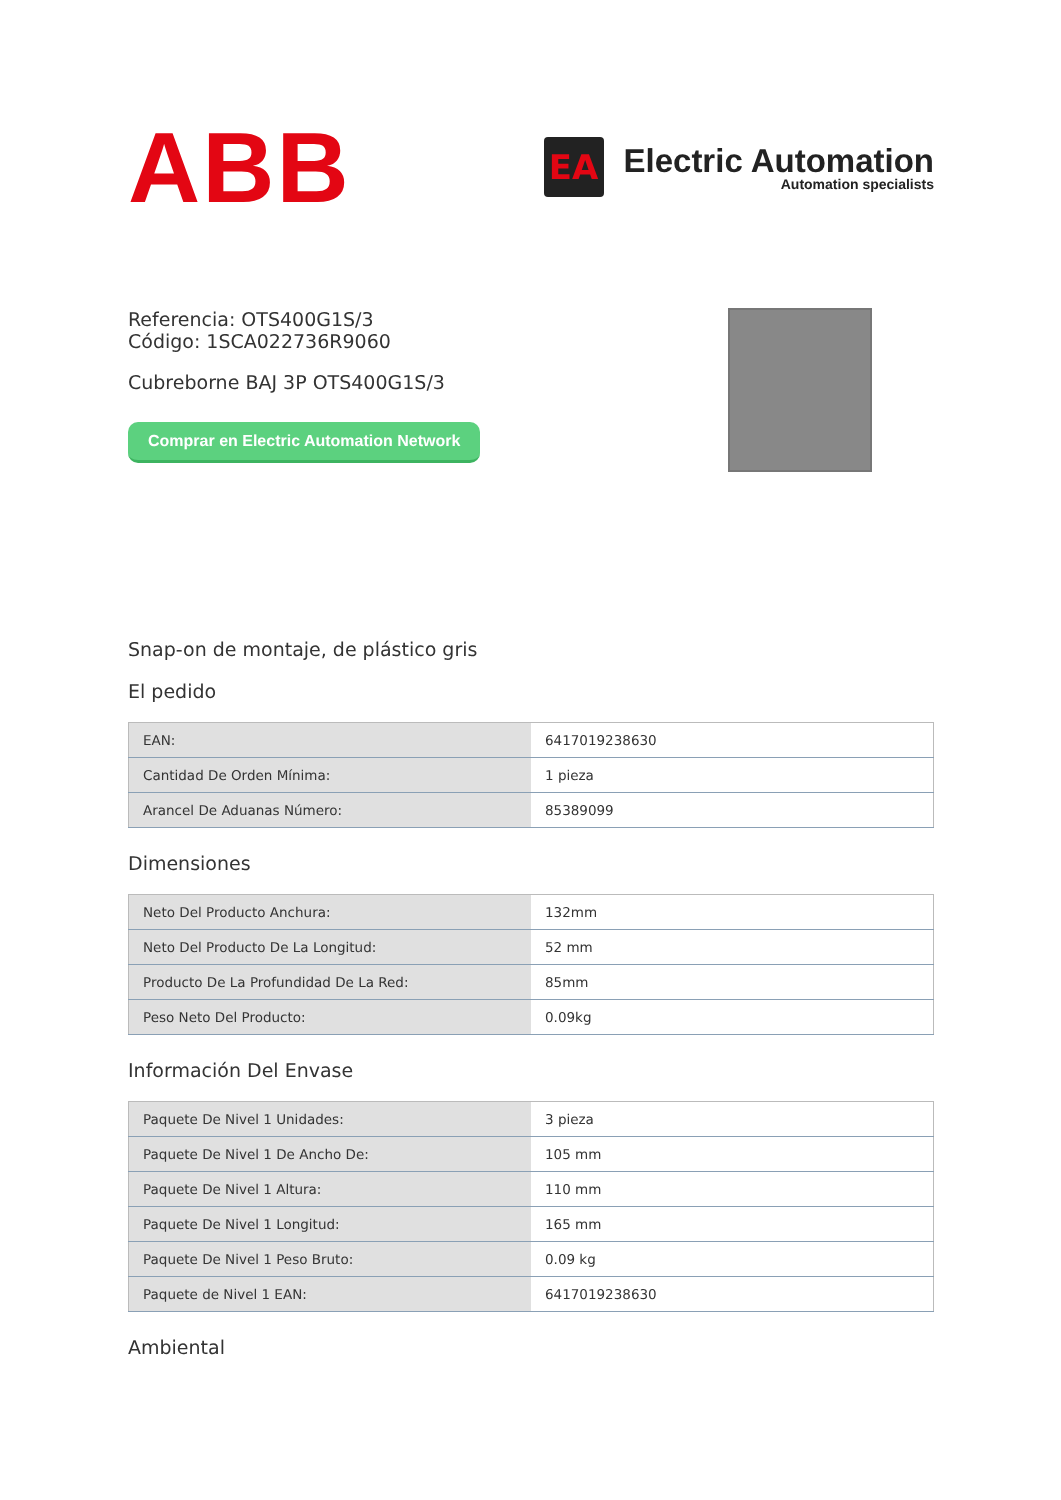ABB
EA
Electric Automation
Automation specialists
Referencia: OTS400G1S/3
Código: 1SCA022736R9060
Cubreborne BAJ 3P OTS400G1S/3
Comprar en Electric Automation Network
Snap-on de montaje, de plástico gris
El pedido
| EAN: | 6417019238630 |
| Cantidad De Orden Mínima: | 1 pieza |
| Arancel De Aduanas Número: | 85389099 |
Dimensiones
| Neto Del Producto Anchura: | 132mm |
| Neto Del Producto De La Longitud: | 52 mm |
| Producto De La Profundidad De La Red: | 85mm |
| Peso Neto Del Producto: | 0.09kg |
Información Del Envase
| Paquete De Nivel 1 Unidades: | 3 pieza |
| Paquete De Nivel 1 De Ancho De: | 105 mm |
| Paquete De Nivel 1 Altura: | 110 mm |
| Paquete De Nivel 1 Longitud: | 165 mm |
| Paquete De Nivel 1 Peso Bruto: | 0.09 kg |
| Paquete de Nivel 1 EAN: | 6417019238630 |
Ambiental